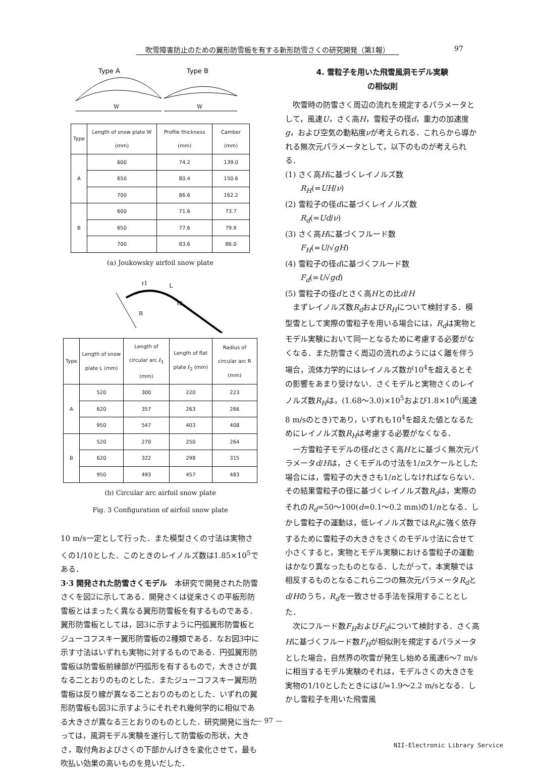吹雪障害防止のための翼形防雪板を有する新形防雪さくの研究開発（第1報） 97
Type A
Type B
W
W
| Type | Length of snow plate W (mm) | Profile thickness (mm) | Camber (mm) |
| --- | --- | --- | --- |
| A | 600 | 74.2 | 139.0 |
| | 650 | 80.4 | 150.6 |
| | 700 | 86.6 | 162.2 |
| B | 600 | 71.6 | 73.7 |
| | 650 | 77.6 | 79.9 |
| | 700 | 83.6 | 86.0 |
(a) Joukowsky airfoil snow plate
ℓ1
L
ℓ2
R
| Type | Length of snow plate L (mm) | Length of circular arc ℓ<sub>1</sub> (mm) | Length of flat plate ℓ<sub>2</sub> (mm) | Radius of circular arc R (mm) |
| --- | --- | --- | --- | --- |
| A | 520 | 300 | 220 | 223 |
| | 620 | 357 | 263 | 266 |
| | 950 | 547 | 403 | 408 |
| B | 520 | 270 | 250 | 264 |
| | 620 | 322 | 298 | 315 |
| | 950 | 493 | 457 | 483 |
(b) Circular arc airfoil snow plate
Fig. 3 Configuration of airfoil snow plate
10 m/s一定として行った．また模型さくの寸法は実物さくの1/10とした．このときのレイノルズ数は1.85×10<sup>5</sup>である．
3·3 開発された防雪さくモデル　本研究で開発された防雪さくを図2に示してある．開発さくは従来さくの平板形防雪板とはまったく異なる翼形防雪板を有するものである．翼形防雪板としては，図3に示すように円弧翼形防雪板とジューコフスキー翼形防雪板の2種類である．なお図3中に示す寸法はいずれも実物に対するものである．円弧翼形防雪板は防雪板前縁部が円弧形を有するもので，大きさが異なる二とおりのものとした．またジューコフスキー翼形防雪板は反り線が異なる二とおりのものとした．いずれの翼形防雪板も図3に示すようにそれぞれ幾何学的に相似である大きさが異なる三とおりのものとした．研究開発に当たっては，風洞モデル実験を遂行して防雪板の形状，大きさ，取付角およびさくの下部かんげきを変化させて，最も吹払い効果の高いものを見いだした．
4. 雪粒子を用いた飛雪風洞モデル実験
の相似則
吹雪時の防雪さく周辺の流れを規定するパラメータとして，風速U，さく高H，雪粒子の径d，重力の加速度g，および空気の動粘度νが考えられる．これらから導かれる無次元パラメータとして，以下のものが考えられる．
(1) さく高Hに基づくレイノルズ数
R<sub>H</sub>(=UH/ν)
(2) 雪粒子の径dに基づくレイノルズ数
R<sub>d</sub>(=Ud/ν)
(3) さく高Hに基づくフルード数
F<sub>H</sub>(=U/√gH)
(4) 雪粒子の径dに基づくフルード数
F<sub>d</sub>(=U√gd)
(5) 雪粒子の径dとさく高Hとの比d/H
まずレイノルズ数R<sub>d</sub>およびR<sub>H</sub>について検討する．模型雪として実際の雪粒子を用いる場合には，R<sub>d</sub>は実物とモデル実験において同一となるために考慮する必要がなくなる．また防雪さく周辺の流れのようにはく離を伴う場合，流体力学的にはレイノルズ数が10<sup>4</sup>を超えるとその影響をあまり受けない．さくモデルと実物さくのレイノルズ数R<sub>H</sub>は，(1.68〜3.0)×10<sup>5</sup>および1.8×10<sup>6</sup>(風速8 m/sのとき)であり，いずれも10<sup>4</sup>を超えた値となるためにレイノルズ数R<sub>H</sub>は考慮する必要がなくなる．
一方雪粒子モデルの径dとさく高Hとに基づく無次元パラメータd/Hは，さくモデルの寸法を1/nスケールとした場合には，雪粒子の大きさも1/nとしなければならない．その結果雪粒子の径に基づくレイノルズ数R<sub>d</sub>は，実際のそれのR<sub>d</sub>=50〜100(d=0.1〜0.2 mm)の1/nとなる．しかし雪粒子の運動は，低レイノルズ数ではR<sub>d</sub>に強く依存するために雪粒子の大きさをさくのモデル寸法に合せて小さくすると，実物とモデル実験における雪粒子の運動はかなり異なったものとなる．したがって，本実験では相反するものとなるこれら二つの無次元パラメータR<sub>d</sub>とd/Hのうち，R<sub>d</sub>を一致させる手法を採用することとした．
次にフルード数F<sub>H</sub>およびF<sub>d</sub>について検討する．さく高Hに基づくフルード数F<sub>H</sub>が相似則を規定するパラメータとした場合，自然界の吹雪が発生し始める風速6〜7 m/sに相当するモデル実験のそれは，モデルさくの大きさを実物の1/10としたときにはU=1.9〜2.2 m/sとなる．しかし雪粒子を用いた飛雪風
— 97 —
NII-Electronic Library Service